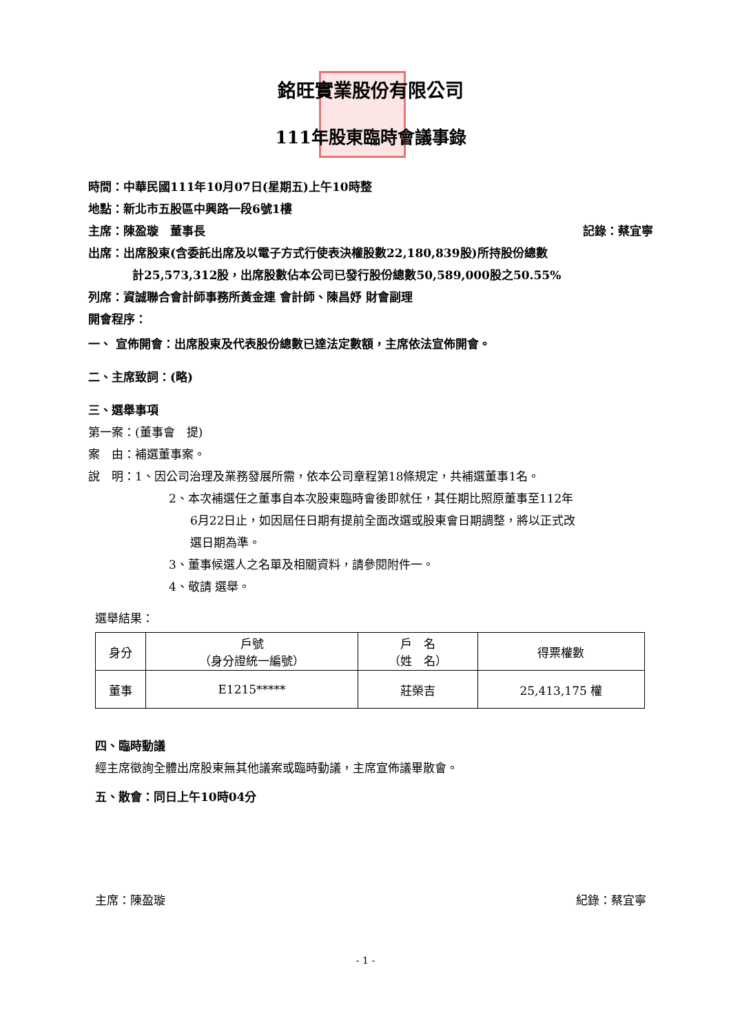銘旺實業股份有限公司
111年股東臨時會議事錄
時間：中華民國111年10月07日(星期五)上午10時整
地點：新北市五股區中興路一段6號1樓
主席：陳盈璇　董事長 記錄：蔡宜寧
出席：出席股東(含委託出席及以電子方式行使表決權股數22,180,839股)所持股份總數
計25,573,312股，出席股數佔本公司已發行股份總數50,589,000股之50.55%
列席：資誠聯合會計師事務所黃金連 會計師、陳昌妤 財會副理
開會程序：
一、 宣佈開會：出席股東及代表股份總數已達法定數額，主席依法宣佈開會。
二、主席致詞：(略)
三、選舉事項
第一案：(董事會　提)
案　由：補選董事案。
說　明：1、因公司治理及業務發展所需，依本公司章程第18條規定，共補選董事1名。
2、本次補選任之董事自本次股東臨時會後即就任，其任期比照原董事至112年
6月22日止，如因屆任日期有提前全面改選或股東會日期調整，將以正式改
選日期為準。
3、董事候選人之名單及相關資料，請參閱附件一。
4、敬請 選舉。
選舉結果：
| 身分 | 戶號 （身分證統一編號） | 戶 名 （姓 名） | 得票權數 |
| --- | --- | --- | --- |
| 董事 | E1215***** | 莊榮吉 | 25,413,175 權 |
四、臨時動議
經主席徵詢全體出席股東無其他議案或臨時動議，主席宣佈議畢散會。
五、散會：同日上午10時04分
主席：陳盈璇 紀錄：蔡宜寧
- 1 -